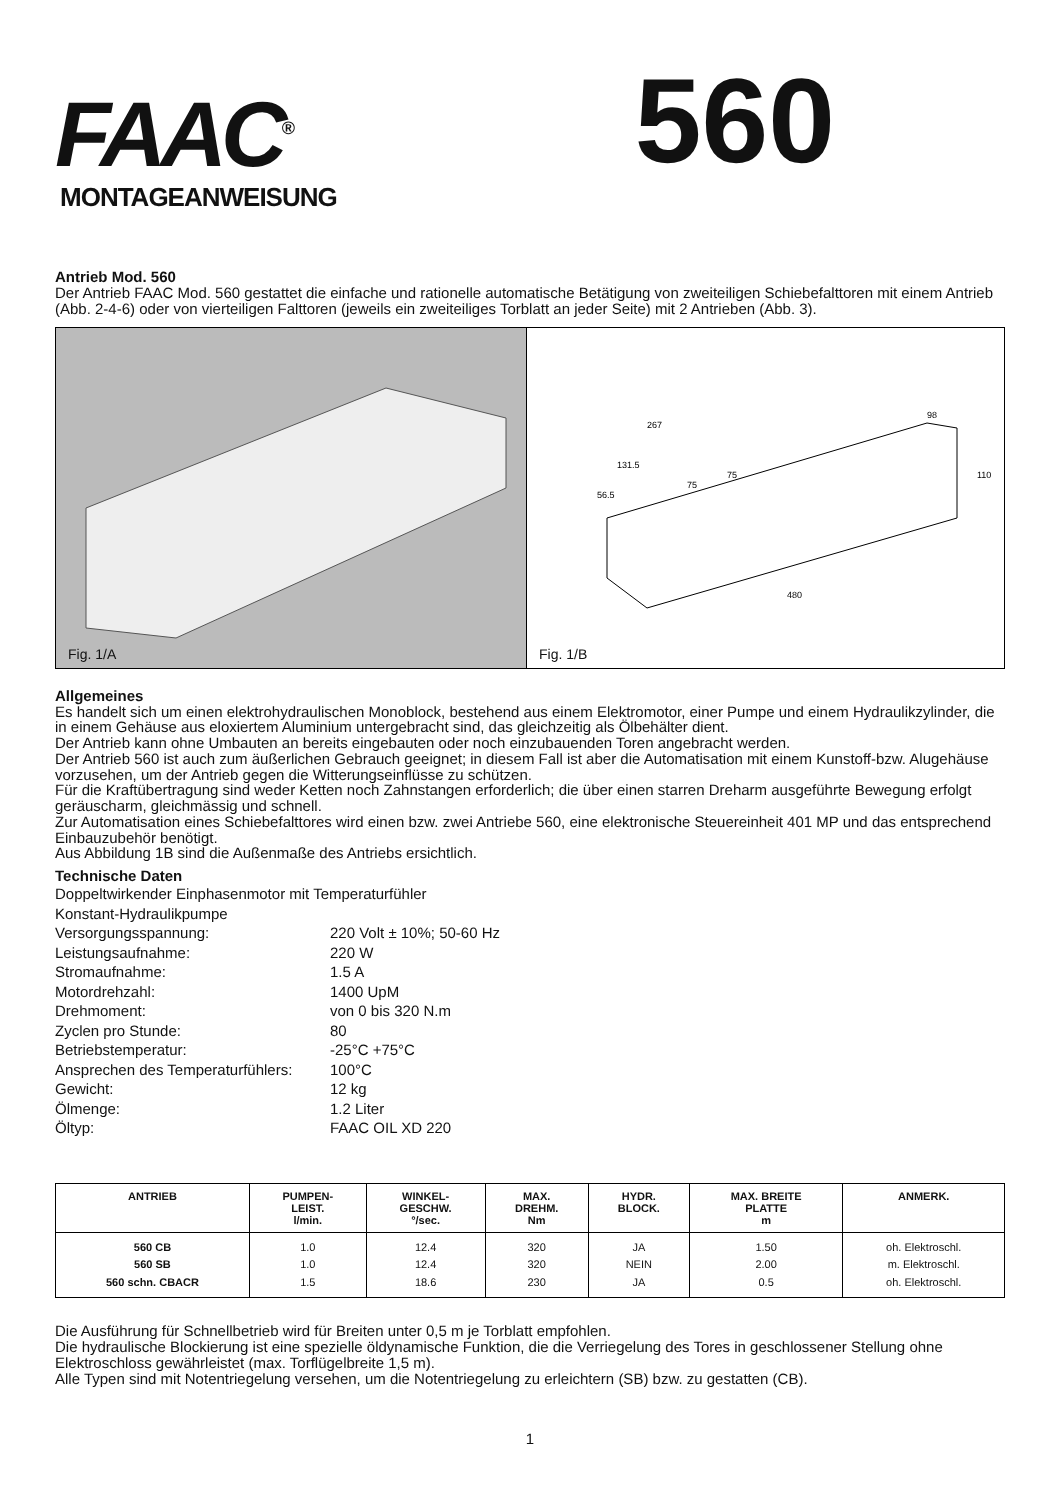FAAC<sup>®</sup>
560
MONTAGEANWEISUNG
Antrieb Mod. 560
Der Antrieb FAAC Mod. 560 gestattet die einfache und rationelle automatische Betätigung von zweiteiligen Schiebefalttoren mit einem Antrieb (Abb. 2-4-6) oder von vierteiligen Falttoren (jeweils ein zweiteiliges Torblatt an jeder Seite) mit 2 Antrieben (Abb. 3).
Fig. 1/A
267
480
110
98
131.5
56.5
75
75
Fig. 1/B
Allgemeines
Es handelt sich um einen elektrohydraulischen Monoblock, bestehend aus einem Elektromotor, einer Pumpe und einem Hydraulikzylinder, die in einem Gehäuse aus eloxiertem Aluminium untergebracht sind, das gleichzeitig als Ölbehälter dient.
Der Antrieb kann ohne Umbauten an bereits eingebauten oder noch einzubauenden Toren angebracht werden.
Der Antrieb 560 ist auch zum äußerlichen Gebrauch geeignet; in diesem Fall ist aber die Automatisation mit einem Kunstoff-bzw. Alugehäuse vorzusehen, um der Antrieb gegen die Witterungseinflüsse zu schützen.
Für die Kraftübertragung sind weder Ketten noch Zahnstangen erforderlich; die über einen starren Dreharm ausgeführte Bewegung erfolgt geräuscharm, gleichmässig und schnell.
Zur Automatisation eines Schiebefalttores wird einen bzw. zwei Antriebe 560, eine elektronische Steuereinheit 401 MP und das entsprechend Einbauzubehör benötigt.
Aus Abbildung 1B sind die Außenmaße des Antriebs ersichtlich.
Technische Daten
Doppeltwirkender Einphasenmotor mit Temperaturfühler
Konstant-Hydraulikpumpe
Versorgungsspannung:
220 Volt ± 10%; 50-60 Hz
Leistungsaufnahme:
220 W
Stromaufnahme:
1.5 A
Motordrehzahl:
1400 UpM
Drehmoment:
von 0 bis 320 N.m
Zyclen pro Stunde:
80
Betriebstemperatur:
-25°C +75°C
Ansprechen des Temperaturfühlers:
100°C
Gewicht:
12 kg
Ölmenge:
1.2 Liter
Öltyp:
FAAC OIL XD 220
| ANTRIEB | PUMPEN- LEIST. l/min. | WINKEL- GESCHW. °/sec. | MAX. DREHM. Nm | HYDR. BLOCK. | MAX. BREITE PLATTE m | ANMERK. |
| --- | --- | --- | --- | --- | --- | --- |
| 560 CB 560 SB 560 schn. CBACR | 1.0 1.0 1.5 | 12.4 12.4 18.6 | 320 320 230 | JA NEIN JA | 1.50 2.00 0.5 | oh. Elektroschl. m. Elektroschl. oh. Elektroschl. |
Die Ausführung für Schnellbetrieb wird für Breiten unter 0,5 m je Torblatt empfohlen.
Die hydraulische Blockierung ist eine spezielle öldynamische Funktion, die die Verriegelung des Tores in geschlossener Stellung ohne Elektroschloss gewährleistet (max. Torflügelbreite 1,5 m).
Alle Typen sind mit Notentriegelung versehen, um die Notentriegelung zu erleichtern (SB) bzw. zu gestatten (CB).
1